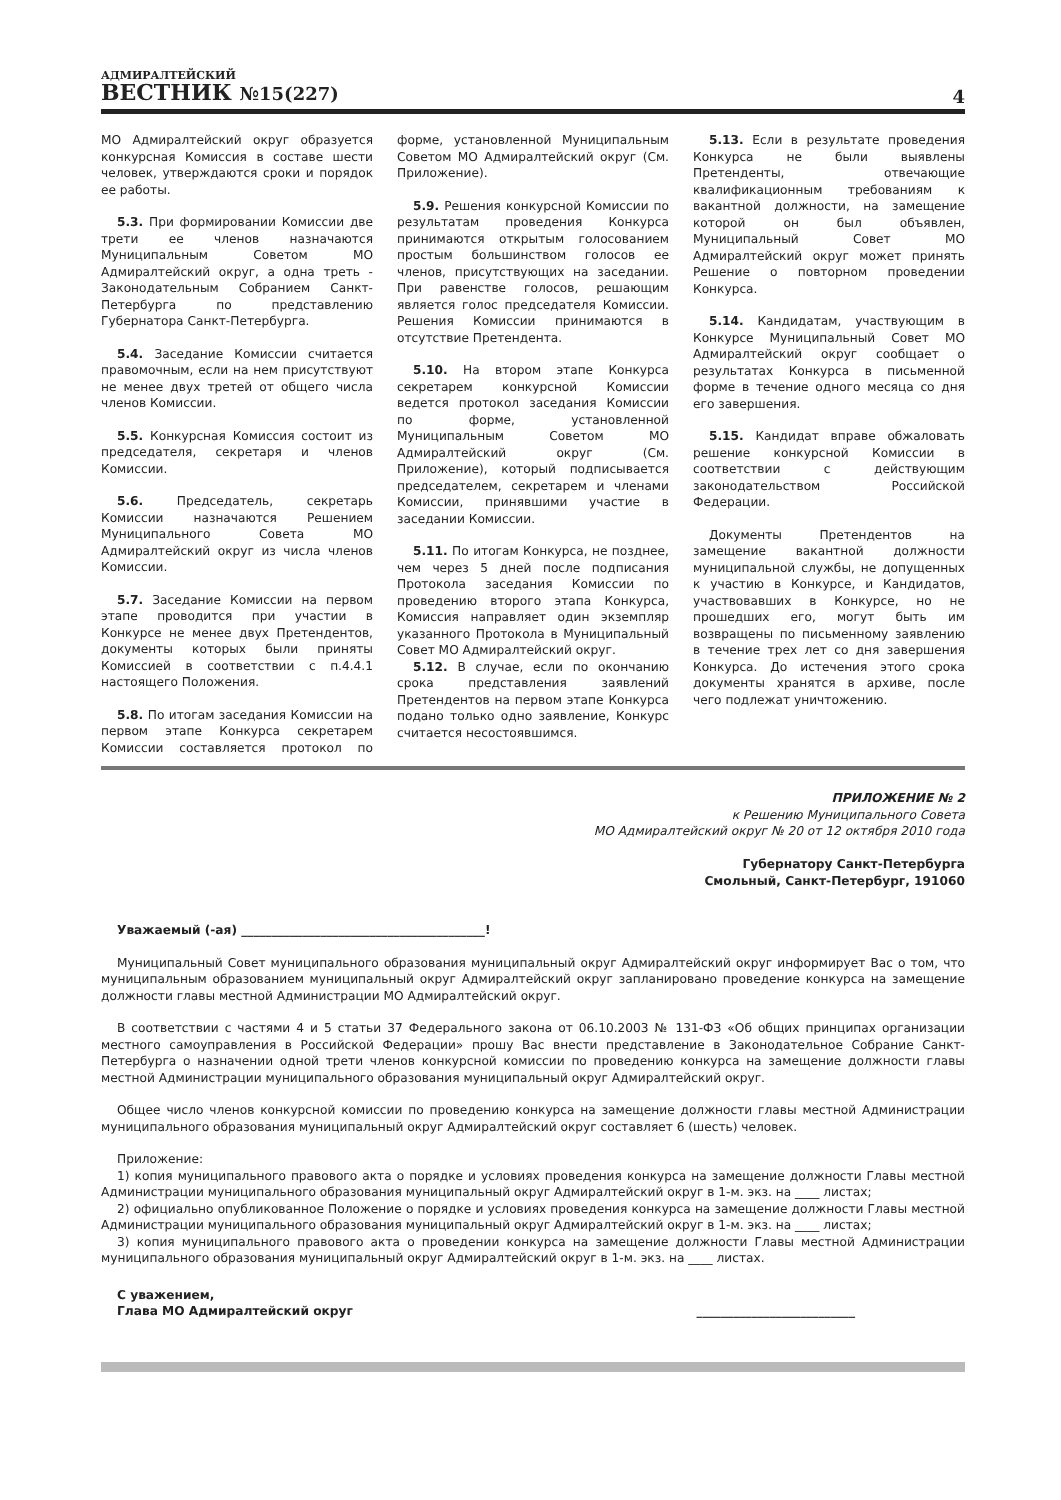АДМИРАЛТЕЙСКИЙ
ВЕСТНИК №15(227)
4
МО Адмиралтейский округ образуется конкурсная Комиссия в составе шести человек, утверждаются сроки и порядок ее работы.
5.3. При формировании Комиссии две трети ее членов назначаются Муниципальным Советом МО Адмиралтейский округ, а одна треть - Законодательным Собранием Санкт-Петербурга по представлению Губернатора Санкт-Петербурга.
5.4. Заседание Комиссии считается правомочным, если на нем присутствуют не менее двух третей от общего числа членов Комиссии.
5.5. Конкурсная Комиссия состоит из председателя, секретаря и членов Комиссии.
5.6. Председатель, секретарь Комиссии назначаются Решением Муниципального Совета МО Адмиралтейский округ из числа членов Комиссии.
5.7. Заседание Комиссии на первом этапе проводится при участии в Конкурсе не менее двух Претендентов, документы которых были приняты Комиссией в соответствии с п.4.4.1 настоящего Положения.
5.8. По итогам заседания Комиссии на первом этапе Конкурса секретарем Комиссии составляется протокол по форме, установленной Муниципальным Советом МО Адмиралтейский округ (См. Приложение).
5.9. Решения конкурсной Комиссии по результатам проведения Конкурса принимаются открытым голосованием простым большинством голосов ее членов, присутствующих на заседании. При равенстве голосов, решающим является голос председателя Комиссии. Решения Комиссии принимаются в отсутствие Претендента.
5.10. На втором этапе Конкурса секретарем конкурсной Комиссии ведется протокол заседания Комиссии по форме, установленной Муниципальным Советом МО Адмиралтейский округ (См. Приложение), который подписывается председателем, секретарем и членами Комиссии, принявшими участие в заседании Комиссии.
5.11. По итогам Конкурса, не позднее, чем через 5 дней после подписания Протокола заседания Комиссии по проведению второго этапа Конкурса, Комиссия направляет один экземпляр указанного Протокола в Муниципальный Совет МО Адмиралтейский округ.
5.12. В случае, если по окончанию срока представления заявлений Претендентов на первом этапе Конкурса подано только одно заявление, Конкурс считается несостоявшимся.
5.13. Если в результате проведения Конкурса не были выявлены Претенденты, отвечающие квалификационным требованиям к вакантной должности, на замещение которой он был объявлен, Муниципальный Совет МО Адмиралтейский округ может принять Решение о повторном проведении Конкурса.
5.14. Кандидатам, участвующим в Конкурсе Муниципальный Совет МО Адмиралтейский округ сообщает о результатах Конкурса в письменной форме в течение одного месяца со дня его завершения.
5.15. Кандидат вправе обжаловать решение конкурсной Комиссии в соответствии с действующим законодательством Российской Федерации.
Документы Претендентов на замещение вакантной должности муниципальной службы, не допущенных к участию в Конкурсе, и Кандидатов, участвовавших в Конкурсе, но не прошедших его, могут быть им возвращены по письменному заявлению в течение трех лет со дня завершения Конкурса. До истечения этого срока документы хранятся в архиве, после чего подлежат уничтожению.
ПРИЛОЖЕНИЕ № 2
к Решению Муниципального Совета
МО Адмиралтейский округ № 20 от 12 октября 2010 года
Губернатору Санкт-Петербурга
Смольный, Санкт-Петербург, 191060
Уважаемый (-ая) ________________________________________!
Муниципальный Совет муниципального образования муниципальный округ Адмиралтейский округ информирует Вас о том, что муниципальным образованием муниципальный округ Адмиралтейский округ запланировано проведение конкурса на замещение должности главы местной Администрации МО Адмиралтейский округ.
В соответствии с частями 4 и 5 статьи 37 Федерального закона от 06.10.2003 № 131-ФЗ «Об общих принципах организации местного самоуправления в Российской Федерации» прошу Вас внести представление в Законодательное Собрание Санкт-Петербурга о назначении одной трети членов конкурсной комиссии по проведению конкурса на замещение должности главы местной Администрации муниципального образования муниципальный округ Адмиралтейский округ.
Общее число членов конкурсной комиссии по проведению конкурса на замещение должности главы местной Администрации муниципального образования муниципальный округ Адмиралтейский округ составляет 6 (шесть) человек.
Приложение:
1) копия муниципального правового акта о порядке и условиях проведения конкурса на замещение должности Главы местной Администрации муниципального образования муниципальный округ Адмиралтейский округ в 1-м. экз. на ____ листах;
2) официально опубликованное Положение о порядке и условиях проведения конкурса на замещение должности Главы местной Администрации муниципального образования муниципальный округ Адмиралтейский округ в 1-м. экз. на ____ листах;
3) копия муниципального правового акта о проведении конкурса на замещение должности Главы местной Администрации муниципального образования муниципальный округ Адмиралтейский округ в 1-м. экз. на ____ листах.
С уважением,
Глава МО Адмиралтейский округ
__________________________